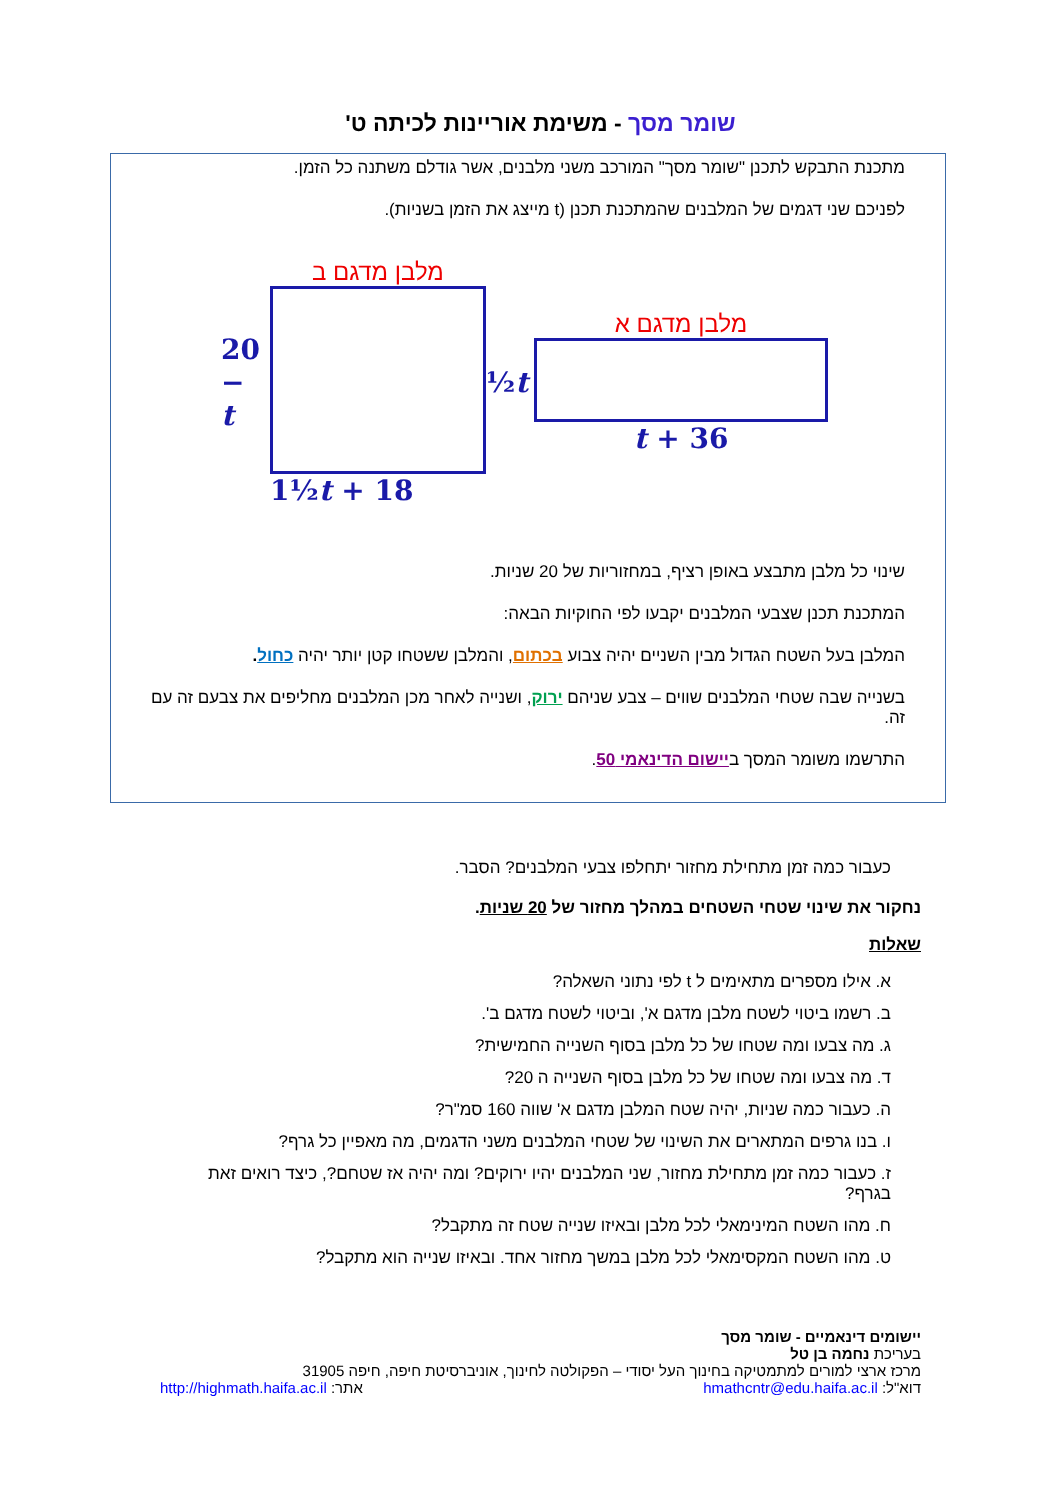שומר מסך - משימת אוריינות לכיתה ט'
מתכנת התבקש לתכנן "שומר מסך" המורכב משני מלבנים, אשר גודלם משתנה כל הזמן.
לפניכם שני דגמים של המלבנים שהמתכנת תכנן (t מייצג את הזמן בשניות).
20 − t
מלבן מדגם ב
1½t + 18
½t
מלבן מדגם א
t + 36
שינוי כל מלבן מתבצע באופן רציף, במחזוריות של 20 שניות.
המתכנת תכנן שצבעי המלבנים יקבעו לפי החוקיות הבאה:
המלבן בעל השטח הגדול מבין השניים יהיה צבוע בכתום, והמלבן ששטחו קטן יותר יהיה כחול.
בשנייה שבה שטחי המלבנים שווים – צבע שניהם ירוק, ושנייה לאחר מכן המלבנים מחליפים את צבעם זה עם זה.
התרשמו משומר המסך ביישום הדינאמי 50.
כעבור כמה זמן מתחילת מחזור יתחלפו צבעי המלבנים? הסבר.
נחקור את שינוי שטחי השטחים במהלך מחזור של 20 שניות.
שאלות
א. אילו מספרים מתאימים ל t לפי נתוני השאלה?
ב. רשמו ביטוי לשטח מלבן מדגם א', וביטוי לשטח מדגם ב'.
ג. מה צבעו ומה שטחו של כל מלבן בסוף השנייה החמישית?
ד. מה צבעו ומה שטחו של כל מלבן בסוף השנייה ה 20?
ה. כעבור כמה שניות, יהיה שטח המלבן מדגם א' שווה 160 סמ"ר?
ו. בנו גרפים המתארים את השינוי של שטחי המלבנים משני הדגמים, מה מאפיין כל גרף?
ז. כעבור כמה זמן מתחילת מחזור, שני המלבנים יהיו ירוקים? ומה יהיה אז שטחם?, כיצד רואים זאת בגרף?
ח. מהו השטח המינימאלי לכל מלבן ובאיזו שנייה שטח זה מתקבל?
ט. מהו השטח המקסימאלי לכל מלבן במשך מחזור אחד. ובאיזו שנייה הוא מתקבל?
יישומים דינאמיים - שומר מסך
בעריכת נחמה בן טל
מרכז ארצי למורים למתמטיקה בחינוך העל יסודי – הפקולטה לחינוך, אוניברסיטת חיפה, חיפה 31905
דוא"ל: hmathcntr@edu.haifa.ac.il אתר: http://highmath.haifa.ac.il